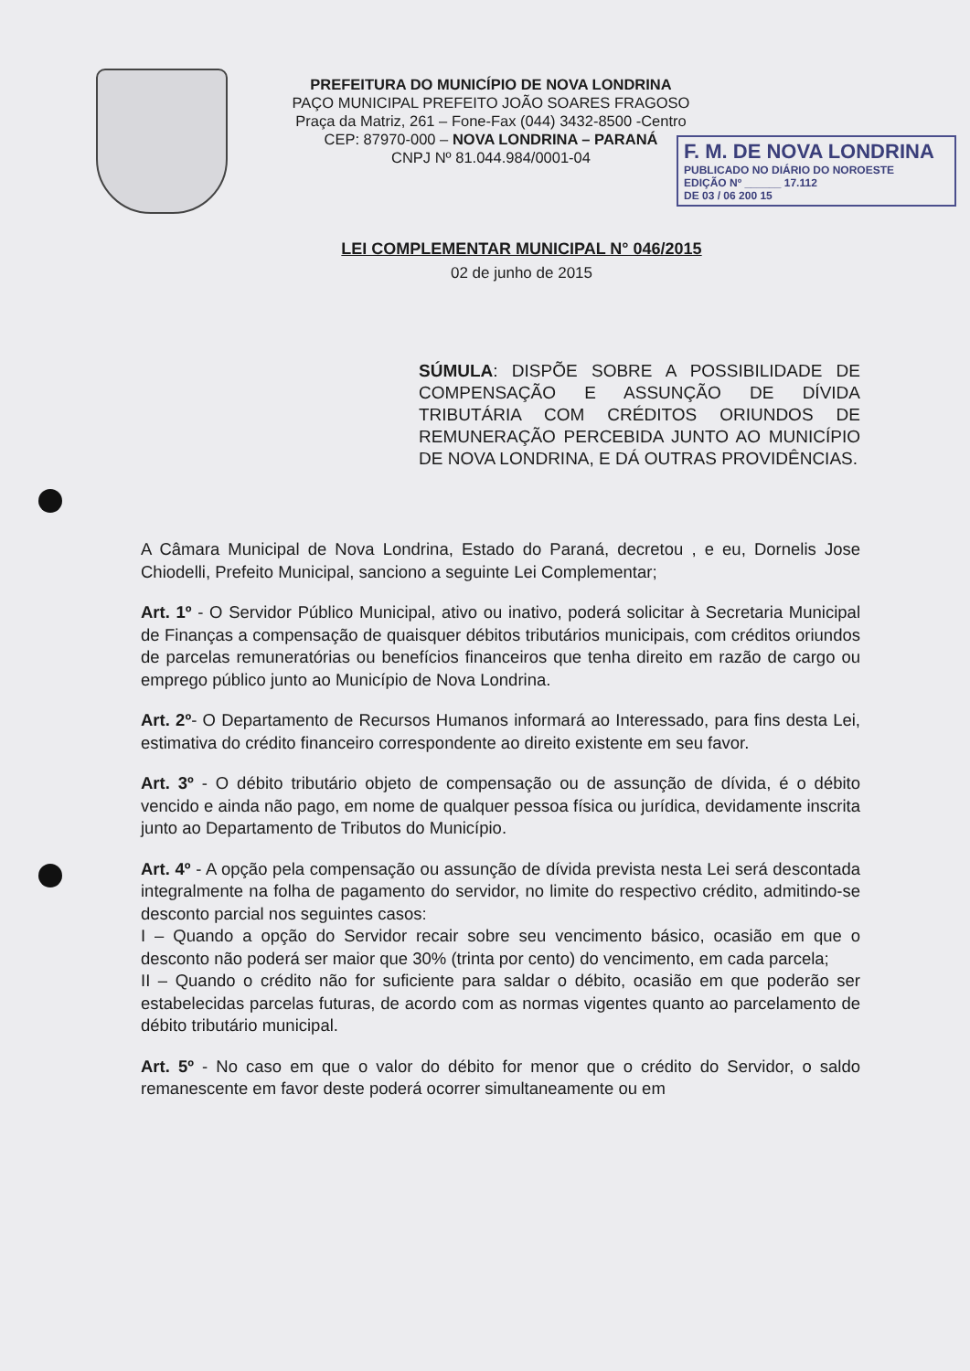PREFEITURA DO MUNICÍPIO DE NOVA LONDRINA
PAÇO MUNICIPAL PREFEITO JOÃO SOARES FRAGOSO
Praça da Matriz, 261 – Fone-Fax (044) 3432-8500 -Centro
CEP: 87970-000 – NOVA LONDRINA – PARANÁ
CNPJ Nº 81.044.984/0001-04
F. M. DE NOVA LONDRINA
PUBLICADO NO DIÁRIO DO NOROESTE
EDIÇÃO Nº ______ 17.112
DE 03 / 06 200 15
LEI COMPLEMENTAR MUNICIPAL N° 046/2015
02 de junho de 2015
SÚMULA: DISPÕE SOBRE A POSSIBILIDADE DE COMPENSAÇÃO E ASSUNÇÃO DE DÍVIDA TRIBUTÁRIA COM CRÉDITOS ORIUNDOS DE REMUNERAÇÃO PERCEBIDA JUNTO AO MUNICÍPIO DE NOVA LONDRINA, E DÁ OUTRAS PROVIDÊNCIAS.
A Câmara Municipal de Nova Londrina, Estado do Paraná, decretou , e eu, Dornelis Jose Chiodelli, Prefeito Municipal, sanciono a seguinte Lei Complementar;
Art. 1º - O Servidor Público Municipal, ativo ou inativo, poderá solicitar à Secretaria Municipal de Finanças a compensação de quaisquer débitos tributários municipais, com créditos oriundos de parcelas remuneratórias ou benefícios financeiros que tenha direito em razão de cargo ou emprego público junto ao Município de Nova Londrina.
Art. 2º- O Departamento de Recursos Humanos informará ao Interessado, para fins desta Lei, estimativa do crédito financeiro correspondente ao direito existente em seu favor.
Art. 3º - O débito tributário objeto de compensação ou de assunção de dívida, é o débito vencido e ainda não pago, em nome de qualquer pessoa física ou jurídica, devidamente inscrita junto ao Departamento de Tributos do Município.
Art. 4º - A opção pela compensação ou assunção de dívida prevista nesta Lei será descontada integralmente na folha de pagamento do servidor, no limite do respectivo crédito, admitindo-se desconto parcial nos seguintes casos:
I – Quando a opção do Servidor recair sobre seu vencimento básico, ocasião em que o desconto não poderá ser maior que 30% (trinta por cento) do vencimento, em cada parcela;
II – Quando o crédito não for suficiente para saldar o débito, ocasião em que poderão ser estabelecidas parcelas futuras, de acordo com as normas vigentes quanto ao parcelamento de débito tributário municipal.
Art. 5º - No caso em que o valor do débito for menor que o crédito do Servidor, o saldo remanescente em favor deste poderá ocorrer simultaneamente ou em